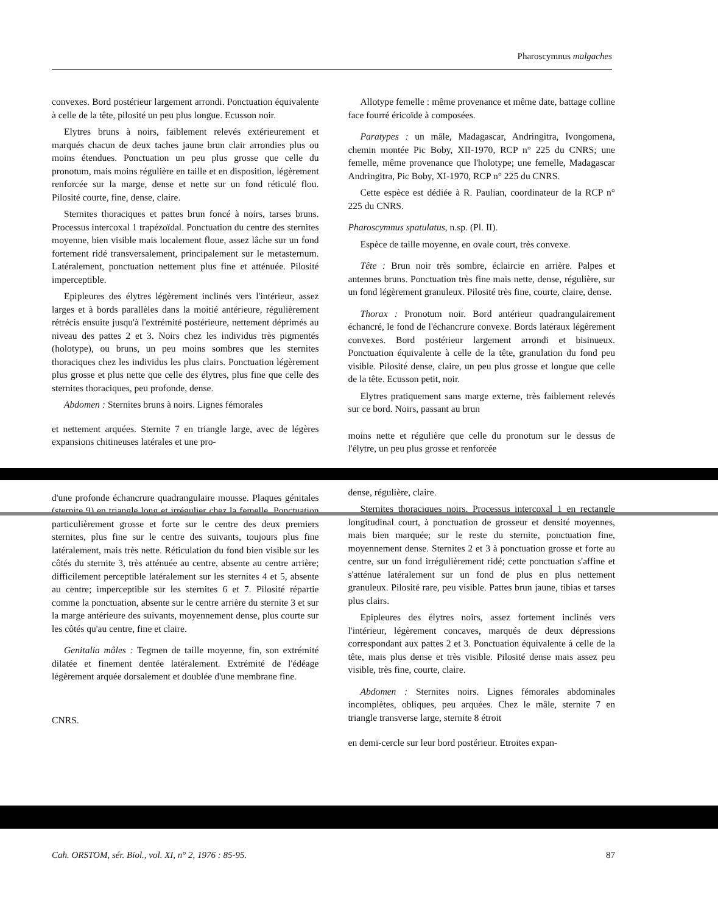Pharoscymnus malgaches
convexes. Bord postérieur largement arrondi. Ponctuation équivalente à celle de la tête, pilosité un peu plus longue. Ecusson noir.
Elytres bruns à noirs, faiblement relevés extérieurement et marqués chacun de deux taches jaune brun clair arrondies plus ou moins étendues. Ponctuation un peu plus grosse que celle du pronotum, mais moins régulière en taille et en disposition, légèrement renforcée sur la marge, dense et nette sur un fond réticulé flou. Pilosité courte, fine, dense, claire.
Sternites thoraciques et pattes brun foncé à noirs, tarses bruns. Processus intercoxal 1 trapézoïdal. Ponctuation du centre des sternites moyenne, bien visible mais localement floue, assez lâche sur un fond fortement ridé transversalement, principalement sur le metasternum. Latéralement, ponctuation nettement plus fine et atténuée. Pilosité imperceptible.
Epipleures des élytres légèrement inclinés vers l'intérieur, assez larges et à bords parallèles dans la moitié antérieure, régulièrement rétrécis ensuite jusqu'à l'extrémité postérieure, nettement déprimés au niveau des pattes 2 et 3. Noirs chez les individus très pigmentés (holotype), ou bruns, un peu moins sombres que les sternites thoraciques chez les individus les plus clairs. Ponctuation légèrement plus grosse et plus nette que celle des élytres, plus fine que celle des sternites thoraciques, peu profonde, dense.
Abdomen : Sternites bruns à noirs. Lignes fémorales
et nettement arquées. Sternite 7 en triangle large, avec de légères expansions chitineuses latérales et une pro-
d'une profonde échancrure quadrangulaire mousse. Plaques génitales (sternite 9) en triangle long et irrégulier chez la femelle. Ponctuation particulièrement grosse et forte sur le centre des deux premiers sternites, plus fine sur le centre des suivants, toujours plus fine latéralement, mais très nette. Réticulation du fond bien visible sur les côtés du sternite 3, très atténuée au centre, absente au centre arrière; difficilement perceptible latéralement sur les sternites 4 et 5, absente au centre; imperceptible sur les sternites 6 et 7. Pilosité répartie comme la ponctuation, absente sur le centre arrière du sternite 3 et sur la marge antérieure des suivants, moyennement dense, plus courte sur les côtés qu'au centre, fine et claire.
Genitalia mâles : Tegmen de taille moyenne, fin, son extrémité dilatée et finement dentée latéralement. Extrémité de l'édéage légèrement arquée dorsalement et doublée d'une membrane fine.
CNRS.
Allotype femelle : même provenance et même date, battage colline face fourré éricoïde à composées.
Paratypes : un mâle, Madagascar, Andringitra, Ivongomena, chemin montée Pic Boby, XII-1970, RCP n° 225 du CNRS; une femelle, même provenance que l'holotype; une femelle, Madagascar Andringitra, Pic Boby, XI-1970, RCP n° 225 du CNRS.
Cette espèce est dédiée à R. Paulian, coordinateur de la RCP n° 225 du CNRS.
Pharoscymnus spatulatus, n.sp. (Pl. II).
Espèce de taille moyenne, en ovale court, très convexe.
Tête : Brun noir très sombre, éclaircie en arrière. Palpes et antennes bruns. Ponctuation très fine mais nette, dense, régulière, sur un fond légèrement granuleux. Pilosité très fine, courte, claire, dense.
Thorax : Pronotum noir. Bord antérieur quadrangulairement échancré, le fond de l'échancrure convexe. Bords latéraux légèrement convexes. Bord postérieur largement arrondi et bisinueux. Ponctuation équivalente à celle de la tête, granulation du fond peu visible. Pilosité dense, claire, un peu plus grosse et longue que celle de la tête. Ecusson petit, noir.
Elytres pratiquement sans marge externe, très faiblement relevés sur ce bord. Noirs, passant au brun
moins nette et régulière que celle du pronotum sur le dessus de l'élytre, un peu plus grosse et renforcée
dense, régulière, claire.
Sternites thoraciques noirs. Processus intercoxal 1 en rectangle longitudinal court, à ponctuation de grosseur et densité moyennes, mais bien marquée; sur le reste du sternite, ponctuation fine, moyennement dense. Sternites 2 et 3 à ponctuation grosse et forte au centre, sur un fond irrégulièrement ridé; cette ponctuation s'affine et s'atténue latéralement sur un fond de plus en plus nettement granuleux. Pilosité rare, peu visible. Pattes brun jaune, tibias et tarses plus clairs.
Epipleures des élytres noirs, assez fortement inclinés vers l'intérieur, légèrement concaves, marqués de deux dépressions correspondant aux pattes 2 et 3. Ponctuation équivalente à celle de la tête, mais plus dense et très visible. Pilosité dense mais assez peu visible, très fine, courte, claire.
Abdomen : Sternites noirs. Lignes fémorales abdominales incomplètes, obliques, peu arquées. Chez le mâle, sternite 7 en triangle transverse large, sternite 8 étroit
en demi-cercle sur leur bord postérieur. Etroites expan-
Cah. ORSTOM, sér. Biol., vol. XI, n° 2, 1976 : 85-95. 87